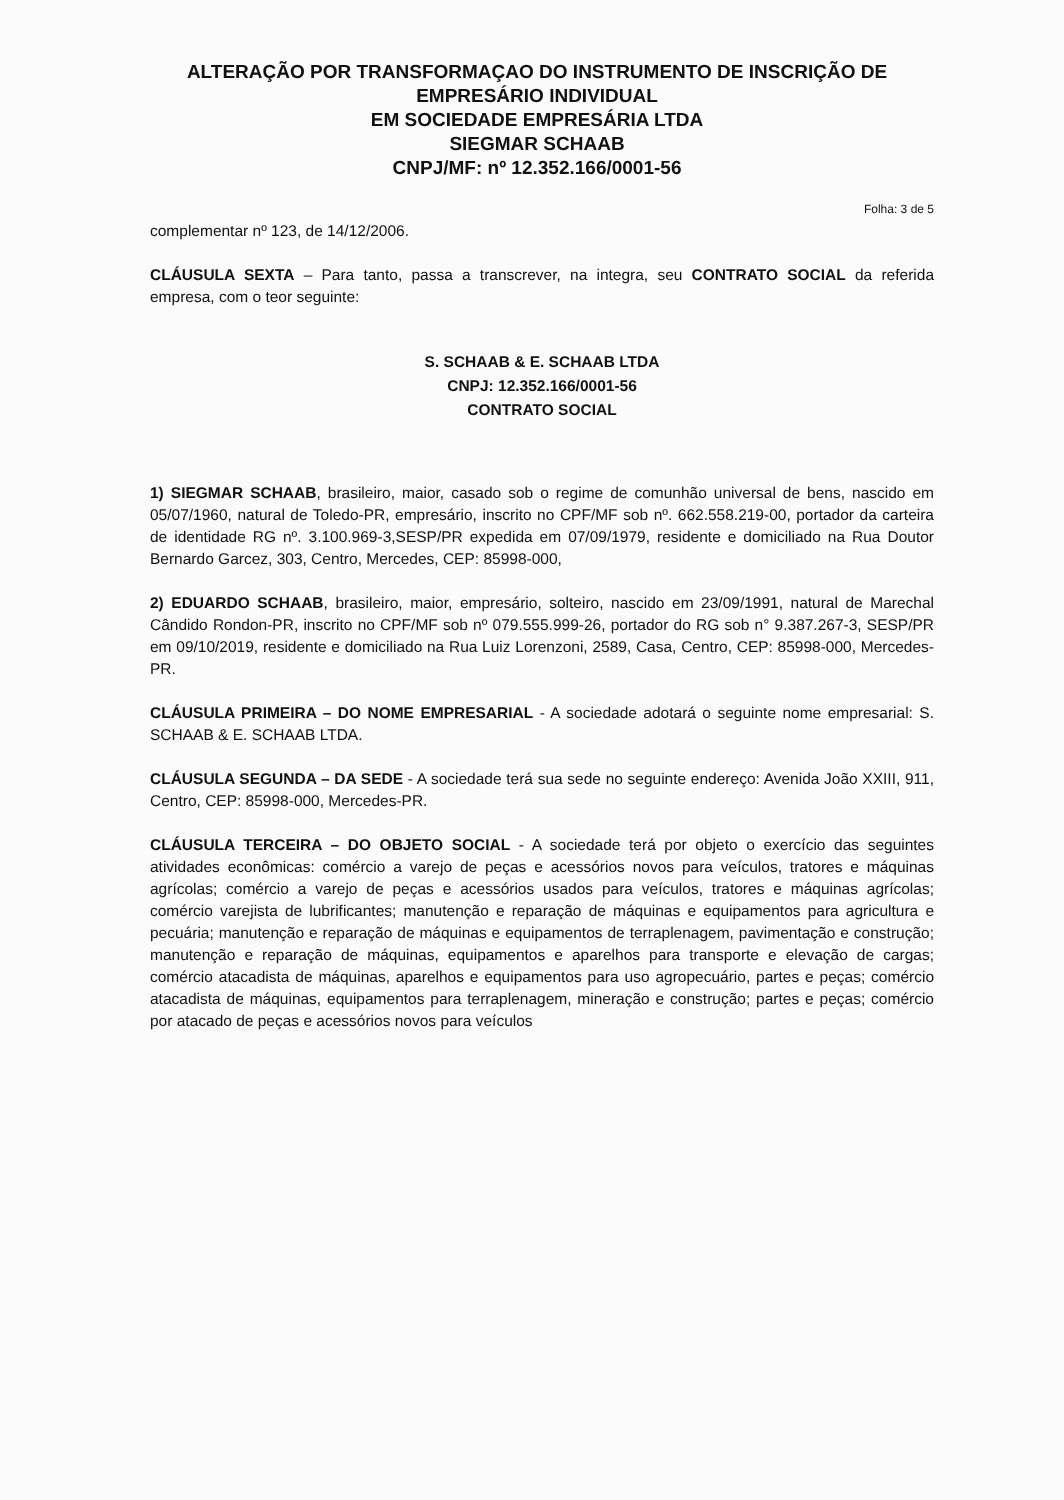ALTERAÇÃO POR TRANSFORMAÇAO DO INSTRUMENTO DE INSCRIÇÃO DE EMPRESÁRIO INDIVIDUAL
EM SOCIEDADE EMPRESÁRIA LTDA
SIEGMAR SCHAAB
CNPJ/MF: nº 12.352.166/0001-56
Folha: 3 de 5
complementar nº 123, de 14/12/2006.
CLÁUSULA SEXTA – Para tanto, passa a transcrever, na integra, seu CONTRATO SOCIAL da referida empresa, com o teor seguinte:
S. SCHAAB & E. SCHAAB LTDA
CNPJ: 12.352.166/0001-56
CONTRATO SOCIAL
1) SIEGMAR SCHAAB, brasileiro, maior, casado sob o regime de comunhão universal de bens, nascido em 05/07/1960, natural de Toledo-PR, empresário, inscrito no CPF/MF sob nº. 662.558.219-00, portador da carteira de identidade RG nº. 3.100.969-3,SESP/PR expedida em 07/09/1979, residente e domiciliado na Rua Doutor Bernardo Garcez, 303, Centro, Mercedes, CEP: 85998-000,
2) EDUARDO SCHAAB, brasileiro, maior, empresário, solteiro, nascido em 23/09/1991, natural de Marechal Cândido Rondon-PR, inscrito no CPF/MF sob nº 079.555.999-26, portador do RG sob n° 9.387.267-3, SESP/PR em 09/10/2019, residente e domiciliado na Rua Luiz Lorenzoni, 2589, Casa, Centro, CEP: 85998-000, Mercedes-PR.
CLÁUSULA PRIMEIRA – DO NOME EMPRESARIAL - A sociedade adotará o seguinte nome empresarial: S. SCHAAB & E. SCHAAB LTDA.
CLÁUSULA SEGUNDA – DA SEDE - A sociedade terá sua sede no seguinte endereço: Avenida João XXIII, 911, Centro, CEP: 85998-000, Mercedes-PR.
CLÁUSULA TERCEIRA – DO OBJETO SOCIAL - A sociedade terá por objeto o exercício das seguintes atividades econômicas: comércio a varejo de peças e acessórios novos para veículos, tratores e máquinas agrícolas; comércio a varejo de peças e acessórios usados para veículos, tratores e máquinas agrícolas; comércio varejista de lubrificantes; manutenção e reparação de máquinas e equipamentos para agricultura e pecuária; manutenção e reparação de máquinas e equipamentos de terraplenagem, pavimentação e construção; manutenção e reparação de máquinas, equipamentos e aparelhos para transporte e elevação de cargas; comércio atacadista de máquinas, aparelhos e equipamentos para uso agropecuário, partes e peças; comércio atacadista de máquinas, equipamentos para terraplenagem, mineração e construção; partes e peças; comércio por atacado de peças e acessórios novos para veículos